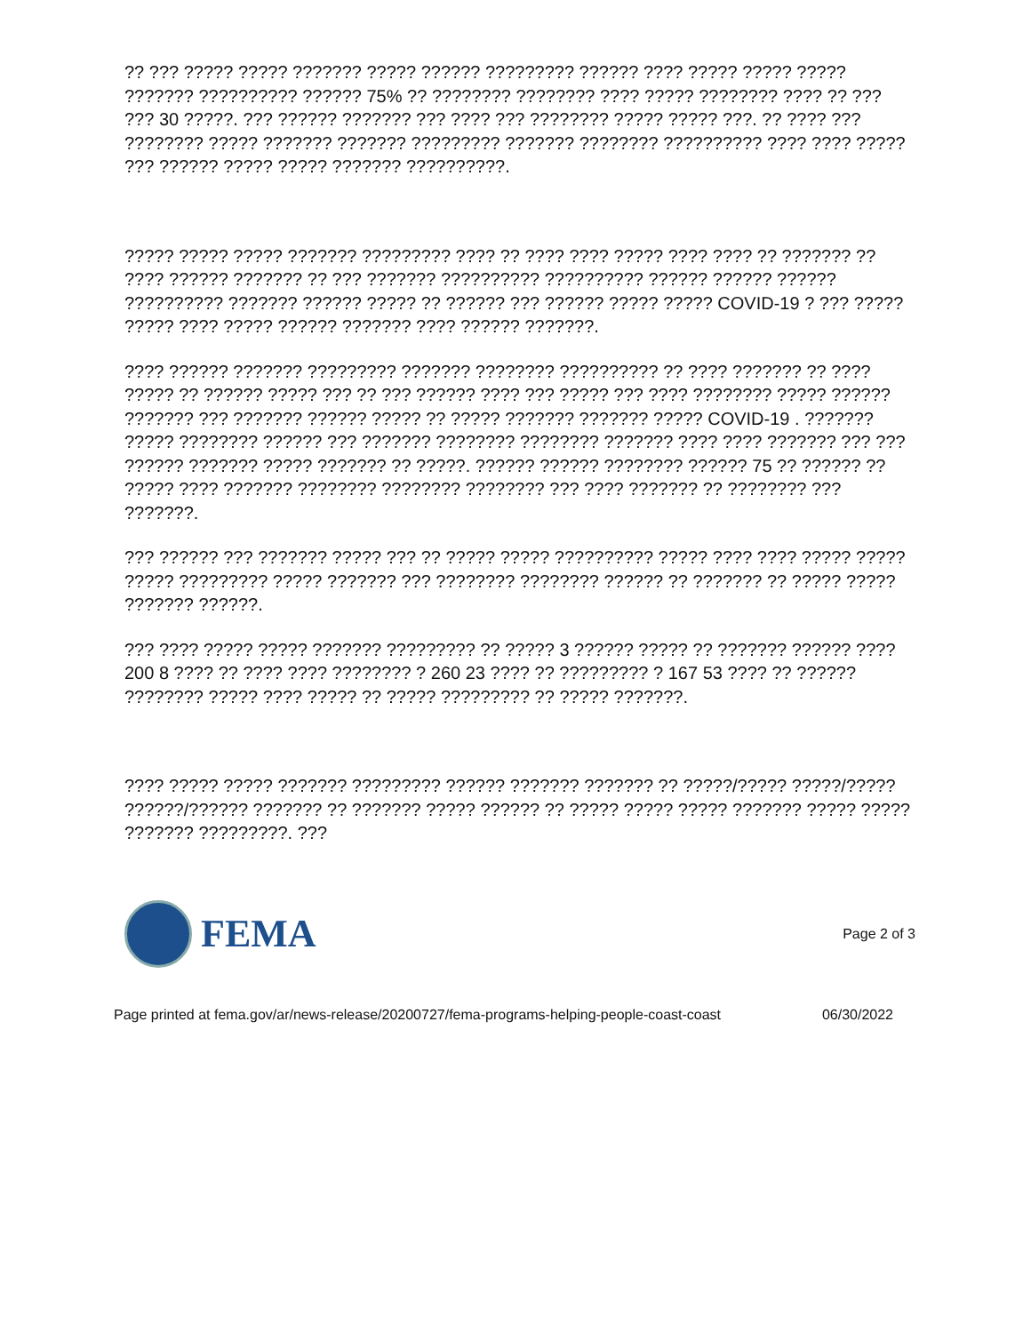?? ??? ????? ????? ??????? ????? ?????? ????????? ?????? ???? ????? ????? ????? ??????? ?????????? ?????? 75% ?? ???????? ???????? ???? ????? ???????? ???? ?? ??? ??? 30 ?????. ??? ?????? ??????? ??? ???? ??? ???????? ????? ????? ???. ?? ???? ??? ???????? ????? ??????? ??????? ????????? ??????? ???????? ?????????? ???? ???? ????? ??? ?????? ????? ????? ??????? ??????????.
????? ????? ????? ??????? ????????? ???? ?? ???? ???? ????? ???? ???? ?? ??????? ?? ???? ?????? ??????? ?? ??? ??????? ?????????? ?????????? ?????? ?????? ?????? ?????????? ??????? ?????? ????? ?? ?????? ??? ?????? ????? ????? COVID-19 ? ??? ????? ????? ???? ????? ?????? ??????? ???? ?????? ???????.
???? ?????? ??????? ????????? ??????? ???????? ?????????? ?? ???? ??????? ?? ???? ????? ?? ?????? ????? ??? ?? ??? ?????? ???? ??? ????? ??? ???? ???????? ????? ?????? ??????? ??? ??????? ?????? ????? ?? ????? ??????? ??????? ????? COVID-19 . ??????? ????? ???????? ?????? ??? ??????? ???????? ???????? ??????? ???? ???? ??????? ??? ??? ?????? ??????? ????? ??????? ?? ?????. ?????? ?????? ???????? ?????? 75 ?? ?????? ?? ????? ???? ??????? ???????? ???????? ???????? ??? ???? ??????? ?? ???????? ??? ???????.
??? ?????? ??? ??????? ????? ??? ?? ????? ????? ?????????? ????? ???? ???? ????? ????? ????? ????????? ????? ??????? ??? ???????? ???????? ?????? ?? ??????? ?? ????? ????? ??????? ??????.
??? ???? ????? ????? ??????? ????????? ?? ????? 3 ?????? ????? ?? ??????? ?????? ???? 200 8 ???? ?? ???? ???? ???????? ? 260 23 ???? ?? ????????? ? 167 53 ???? ?? ?????? ???????? ????? ???? ????? ?? ????? ????????? ?? ????? ???????.
???? ????? ????? ??????? ????????? ?????? ??????? ??????? ?? ?????/????? ?????/????? ??????/?????? ??????? ?? ??????? ????? ?????? ?? ????? ????? ????? ??????? ????? ????? ??????? ?????????. ???
FEMA
Page 2 of 3
Page printed at fema.gov/ar/news-release/20200727/fema-programs-helping-people-coast-coast 06/30/2022